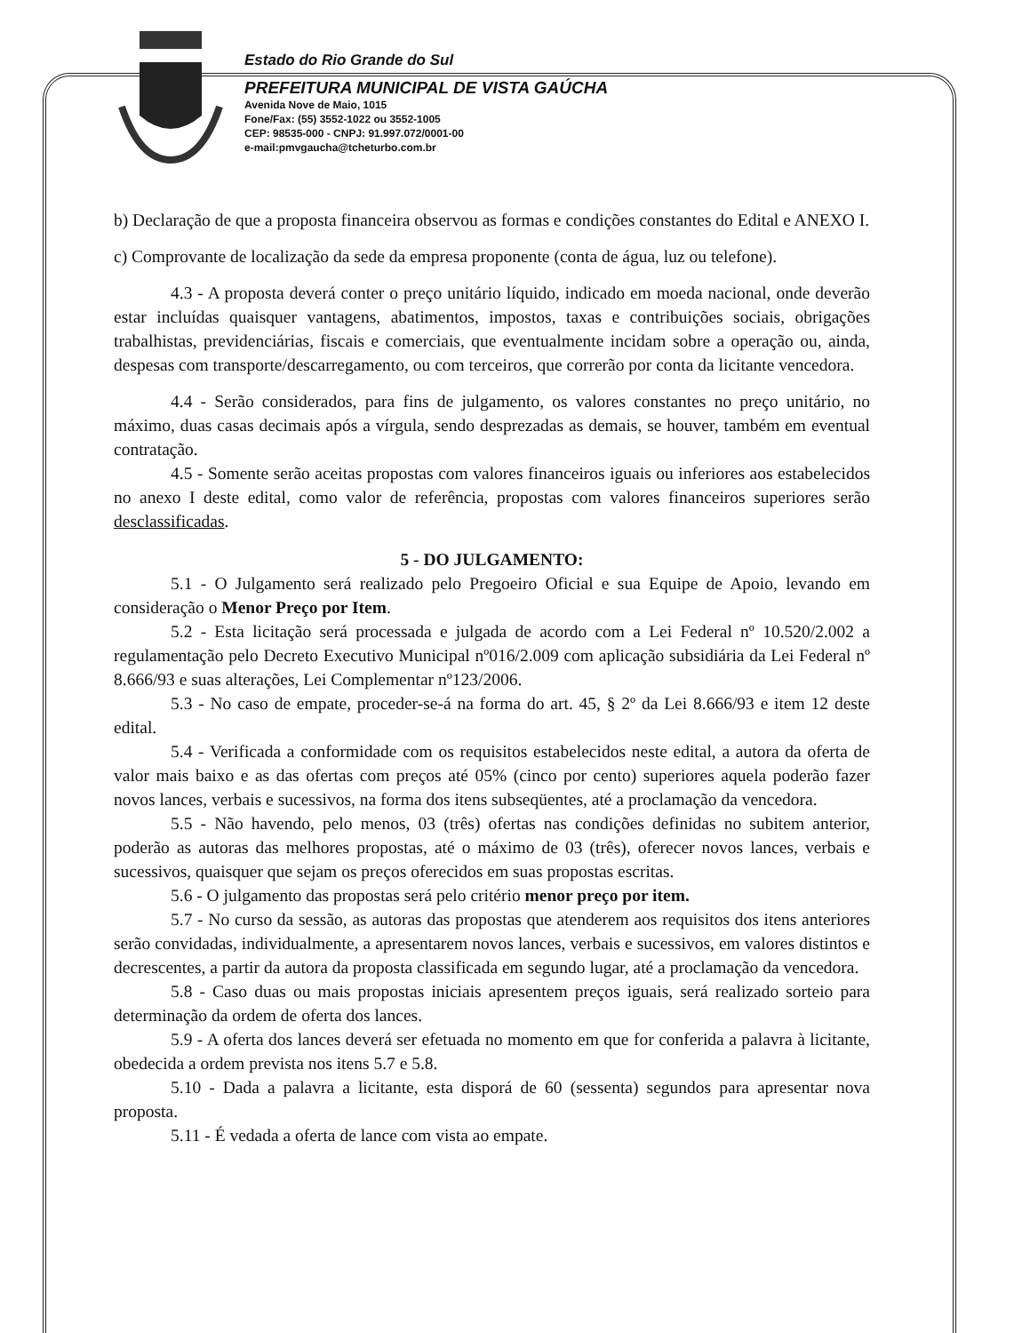Estado do Rio Grande do Sul
PREFEITURA MUNICIPAL DE VISTA GAÚCHA
Avenida Nove de Maio, 1015
Fone/Fax: (55) 3552-1022 ou 3552-1005
CEP: 98535-000 - CNPJ: 91.997.072/0001-00
e-mail:pmvgaucha@tcheturbo.com.br
b) Declaração de que a proposta financeira observou as formas e condições constantes do Edital e ANEXO I.
c) Comprovante de localização da sede da empresa proponente (conta de água, luz ou telefone).
4.3 - A proposta deverá conter o preço unitário líquido, indicado em moeda nacional, onde deverão estar incluídas quaisquer vantagens, abatimentos, impostos, taxas e contribuições sociais, obrigações trabalhistas, previdenciárias, fiscais e comerciais, que eventualmente incidam sobre a operação ou, ainda, despesas com transporte/descarregamento, ou com terceiros, que correrão por conta da licitante vencedora.
4.4 - Serão considerados, para fins de julgamento, os valores constantes no preço unitário, no máximo, duas casas decimais após a vírgula, sendo desprezadas as demais, se houver, também em eventual contratação.
4.5 - Somente serão aceitas propostas com valores financeiros iguais ou inferiores aos estabelecidos no anexo I deste edital, como valor de referência, propostas com valores financeiros superiores serão desclassificadas.
5 - DO JULGAMENTO:
5.1 - O Julgamento será realizado pelo Pregoeiro Oficial e sua Equipe de Apoio, levando em consideração o Menor Preço por Item.
5.2 - Esta licitação será processada e julgada de acordo com a Lei Federal nº 10.520/2.002 a regulamentação pelo Decreto Executivo Municipal nº016/2.009 com aplicação subsidiária da Lei Federal nº 8.666/93 e suas alterações, Lei Complementar nº123/2006.
5.3 - No caso de empate, proceder-se-á na forma do art. 45, § 2º da Lei 8.666/93 e item 12 deste edital.
5.4 - Verificada a conformidade com os requisitos estabelecidos neste edital, a autora da oferta de valor mais baixo e as das ofertas com preços até 05% (cinco por cento) superiores aquela poderão fazer novos lances, verbais e sucessivos, na forma dos itens subseqüentes, até a proclamação da vencedora.
5.5 - Não havendo, pelo menos, 03 (três) ofertas nas condições definidas no subitem anterior, poderão as autoras das melhores propostas, até o máximo de 03 (três), oferecer novos lances, verbais e sucessivos, quaisquer que sejam os preços oferecidos em suas propostas escritas.
5.6 - O julgamento das propostas será pelo critério menor preço por item.
5.7 - No curso da sessão, as autoras das propostas que atenderem aos requisitos dos itens anteriores serão convidadas, individualmente, a apresentarem novos lances, verbais e sucessivos, em valores distintos e decrescentes, a partir da autora da proposta classificada em segundo lugar, até a proclamação da vencedora.
5.8 - Caso duas ou mais propostas iniciais apresentem preços iguais, será realizado sorteio para determinação da ordem de oferta dos lances.
5.9 - A oferta dos lances deverá ser efetuada no momento em que for conferida a palavra à licitante, obedecida a ordem prevista nos itens 5.7 e 5.8.
5.10 - Dada a palavra a licitante, esta disporá de 60 (sessenta) segundos para apresentar nova proposta.
5.11 - É vedada a oferta de lance com vista ao empate.